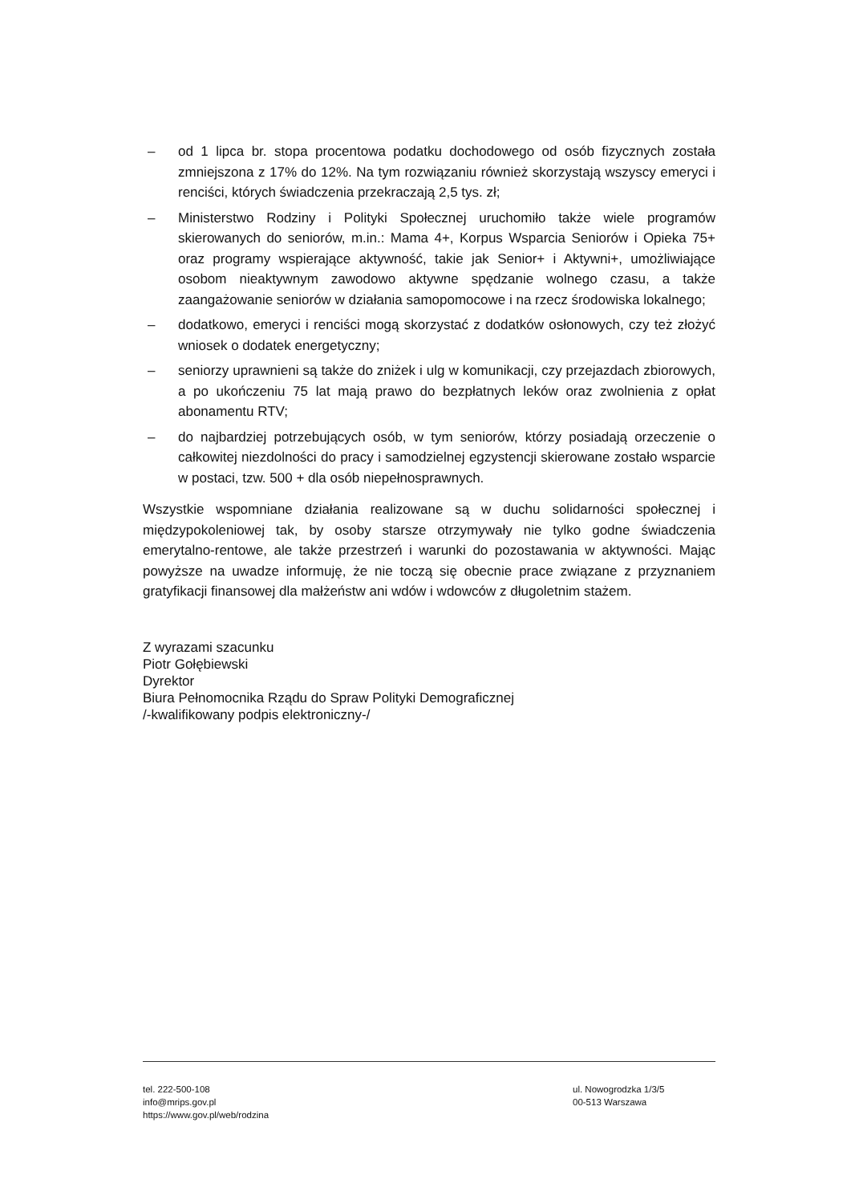– od 1 lipca br. stopa procentowa podatku dochodowego od osób fizycznych została zmniejszona z 17% do 12%. Na tym rozwiązaniu również skorzystają wszyscy emeryci i renciści, których świadczenia przekraczają 2,5 tys. zł;
– Ministerstwo Rodziny i Polityki Społecznej uruchomiło także wiele programów skierowanych do seniorów, m.in.: Mama 4+, Korpus Wsparcia Seniorów i Opieka 75+ oraz programy wspierające aktywność, takie jak Senior+ i Aktywni+, umożliwiające osobom nieaktywnym zawodowo aktywne spędzanie wolnego czasu, a także zaangażowanie seniorów w działania samopomocowe i na rzecz środowiska lokalnego;
– dodatkowo, emeryci i renciści mogą skorzystać z dodatków osłonowych, czy też złożyć wniosek o dodatek energetyczny;
– seniorzy uprawnieni są także do zniżek i ulg w komunikacji, czy przejazdach zbiorowych, a po ukończeniu 75 lat mają prawo do bezpłatnych leków oraz zwolnienia z opłat abonamentu RTV;
– do najbardziej potrzebujących osób, w tym seniorów, którzy posiadają orzeczenie o całkowitej niezdolności do pracy i samodzielnej egzystencji skierowane zostało wsparcie w postaci, tzw. 500 + dla osób niepełnosprawnych.
Wszystkie wspomniane działania realizowane są w duchu solidarności społecznej i międzypokoleniowej tak, by osoby starsze otrzymywały nie tylko godne świadczenia emerytalno-rentowe, ale także przestrzeń i warunki do pozostawania w aktywności. Mając powyższe na uwadze informuję, że nie toczą się obecnie prace związane z przyznaniem gratyfikacji finansowej dla małżeństw ani wdów i wdowców z długoletnim stażem.
Z wyrazami szacunku
Piotr Gołębiewski
Dyrektor
Biura Pełnomocnika Rządu do Spraw Polityki Demograficznej
/-kwalifikowany podpis elektroniczny-/
tel. 222-500-108
info@mrips.gov.pl
https://www.gov.pl/web/rodzina
ul. Nowogrodzka 1/3/5
00-513 Warszawa